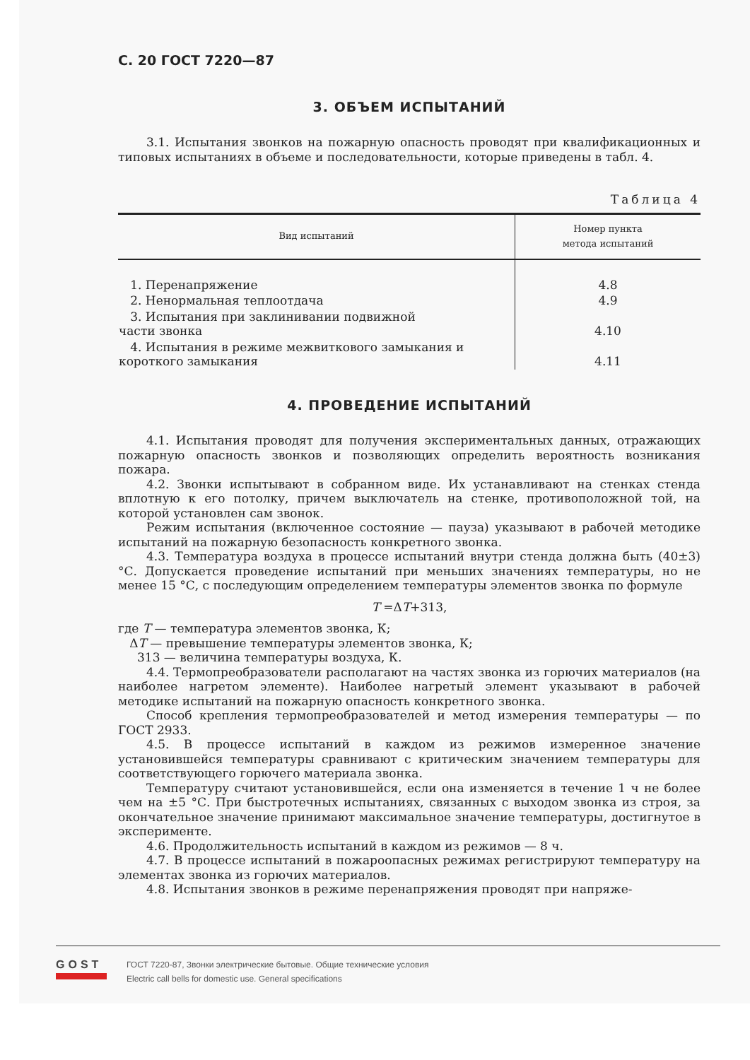С. 20 ГОСТ 7220—87
3. ОБЪЕМ ИСПЫТАНИЙ
3.1. Испытания звонков на пожарную опасность проводят при квалификационных и типовых испытаниях в объеме и последовательности, которые приведены в табл. 4.
Таблица 4
| Вид испытаний | Номер пункта метода испытаний |
| --- | --- |
| 1. Перенапряжение | 4.8 |
| 2. Ненормальная теплоотдача | 4.9 |
| 3. Испытания при заклинивании подвижной части звонка | 4.10 |
| 4. Испытания в режиме межвиткового замыкания и короткого замыкания | 4.11 |
4. ПРОВЕДЕНИЕ ИСПЫТАНИЙ
4.1. Испытания проводят для получения экспериментальных данных, отражающих пожарную опасность звонков и позволяющих определить вероятность возникания пожара.
4.2. Звонки испытывают в собранном виде. Их устанавливают на стенках стенда вплотную к его потолку, причем выключатель на стенке, противоположной той, на которой установлен сам звонок.
Режим испытания (включенное состояние — пауза) указывают в рабочей методике испытаний на пожарную безопасность конкретного звонка.
4.3. Температура воздуха в процессе испытаний внутри стенда должна быть (40±3) °С. Допускается проведение испытаний при меньших значениях температуры, но не менее 15 °С, с последующим определением температуры элементов звонка по формуле
T =ΔT+313,
где T — температура элементов звонка, К;
ΔT — превышение температуры элементов звонка, К;
313 — величина температуры воздуха, К.
4.4. Термопреобразователи располагают на частях звонка из горючих материалов (на наиболее нагретом элементе). Наиболее нагретый элемент указывают в рабочей методике испытаний на пожарную опасность конкретного звонка.
Способ крепления термопреобразователей и метод измерения температуры — по ГОСТ 2933.
4.5. В процессе испытаний в каждом из режимов измеренное значение установившейся температуры сравнивают с критическим значением температуры для соответствующего горючего материала звонка.
Температуру считают установившейся, если она изменяется в течение 1 ч не более чем на ±5 °С. При быстротечных испытаниях, связанных с выходом звонка из строя, за окончательное значение принимают максимальное значение температуры, достигнутое в эксперименте.
4.6. Продолжительность испытаний в каждом из режимов — 8 ч.
4.7. В процессе испытаний в пожароопасных режимах регистрируют температуру на элементах звонка из горючих материалов.
4.8. Испытания звонков в режиме перенапряжения проводят при напряже-
GOST
ГОСТ 7220-87, Звонки электрические бытовые. Общие технические условия
Electric call bells for domestic use. General specifications